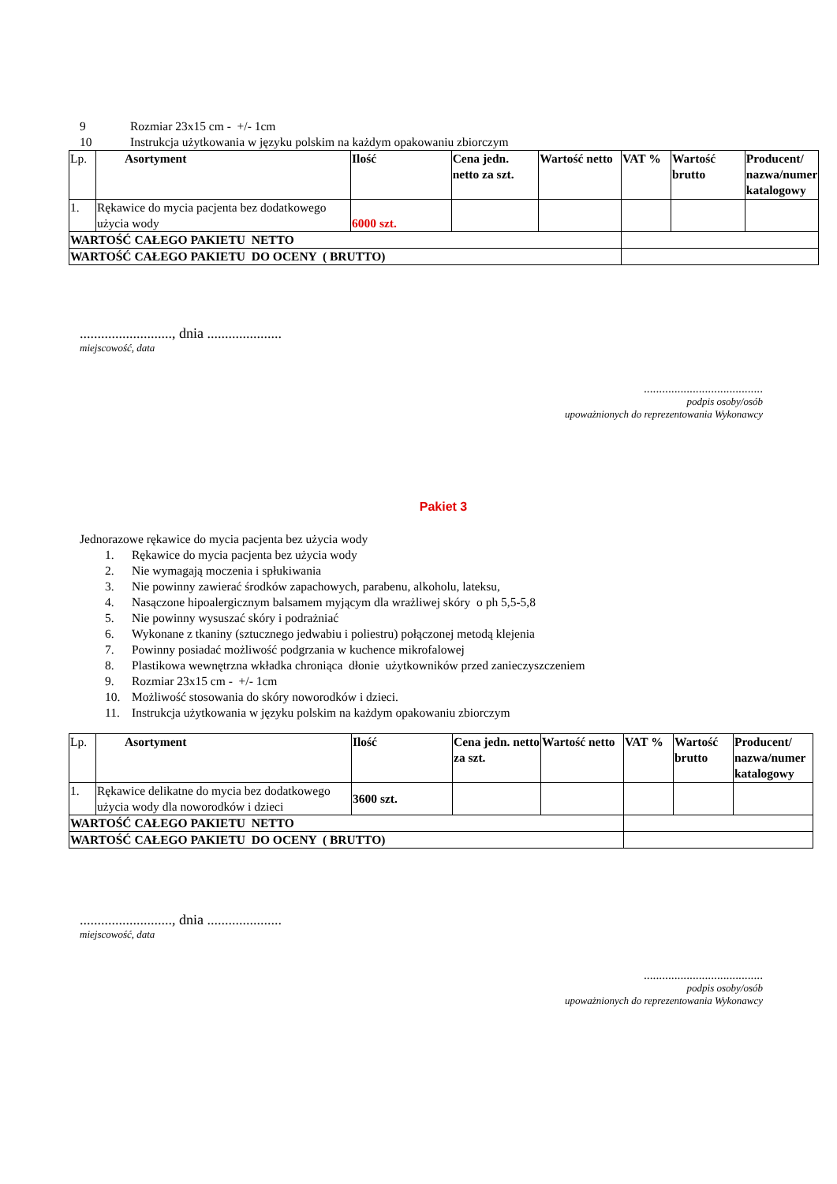9 Rozmiar 23x15 cm - +/- 1cm
10 Instrukcja użytkowania w języku polskim na każdym opakowaniu zbiorczym
| Lp. | Asortyment | Ilość | Cena jedn. netto za szt. | Wartość netto | VAT % | Wartość brutto | Producent/ nazwa/numer katalogowy |
| 1. | Rękawice do mycia pacjenta bez dodatkowego użycia wody | 6000 szt. | | | | | |
| WARTOŚĆ CAŁEGO PAKIETU NETTO | | | | | | | |
| WARTOŚĆ CAŁEGO PAKIETU DO OCENY ( BRUTTO) | | | | | | | |
.........................., dnia .....................
miejscowość, data
.......................................
podpis osoby/osób
upoważnionych do reprezentowania Wykonawcy
Pakiet 3
Jednorazowe rękawice do mycia pacjenta bez użycia wody
1. Rękawice do mycia pacjenta bez użycia wody
2. Nie wymagają moczenia i spłukiwania
3. Nie powinny zawierać środków zapachowych, parabenu, alkoholu, lateksu,
4. Nasączone hipoalergicznym balsamem myjącym dla wrażliwej skóry o ph 5,5-5,8
5. Nie powinny wysuszać skóry i podrażniać
6. Wykonane z tkaniny (sztucznego jedwabiu i poliestru) połączonej metodą klejenia
7. Powinny posiadać możliwość podgrzania w kuchence mikrofalowej
8. Plastikowa wewnętrzna wkładka chroniąca dłonie użytkowników przed zanieczyszczeniem
9. Rozmiar 23x15 cm - +/- 1cm
10. Możliwość stosowania do skóry noworodków i dzieci.
11. Instrukcja użytkowania w języku polskim na każdym opakowaniu zbiorczym
| Lp. | Asortyment | Ilość | Cena jedn. netto za szt. | Wartość netto | VAT % | Wartość brutto | Producent/ nazwa/numer katalogowy |
| 1. | Rękawice delikatne do mycia bez dodatkowego użycia wody dla noworodków i dzieci | 3600 szt. | | | | | |
| WARTOŚĆ CAŁEGO PAKIETU NETTO | | | | | | | |
| WARTOŚĆ CAŁEGO PAKIETU DO OCENY ( BRUTTO) | | | | | | | |
.........................., dnia .....................
miejscowość, data
.......................................
podpis osoby/osób
upoważnionych do reprezentowania Wykonawcy